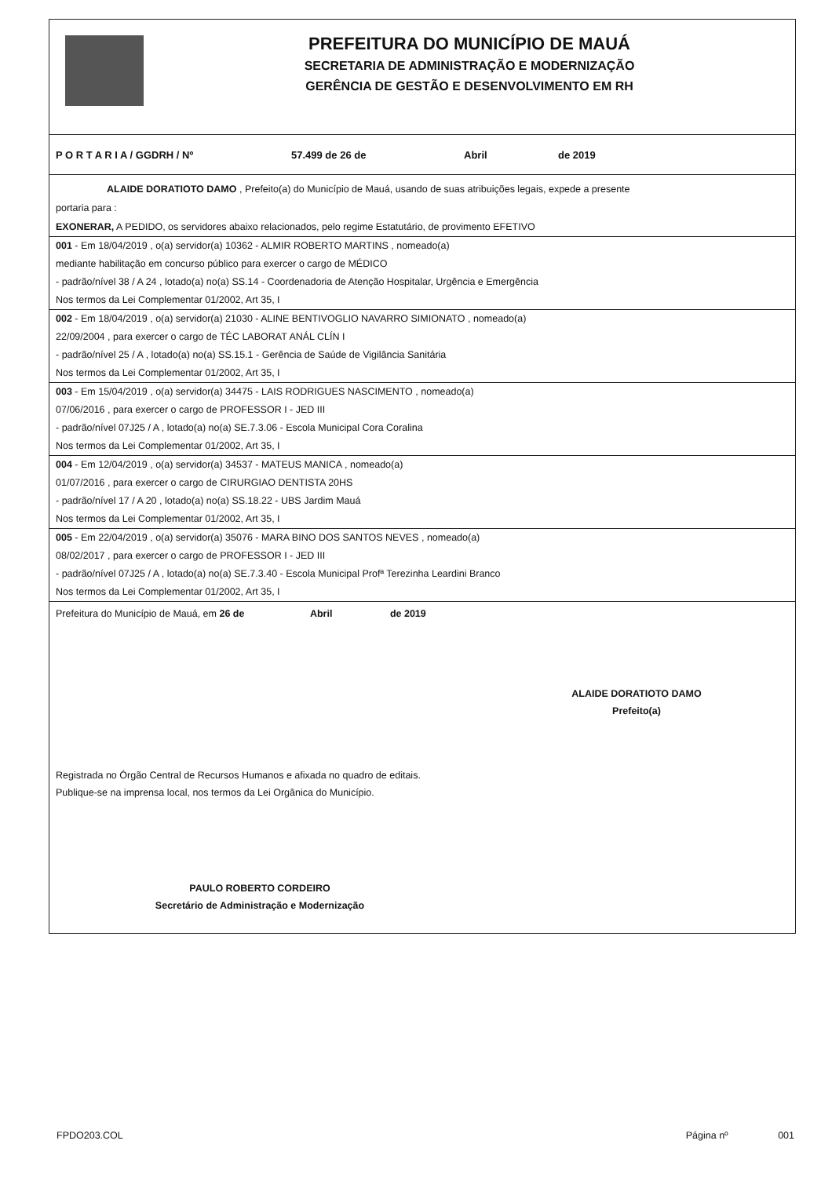PREFEITURA DO MUNICÍPIO DE MAUÁ
SECRETARIA DE ADMINISTRAÇÃO E MODERNIZAÇÃO
GERÊNCIA DE GESTÃO E DESENVOLVIMENTO EM RH
P O R T A R I A / GGDRH / Nº 57.499 de 26 de Abril de 2019
ALAIDE DORATIOTO DAMO , Prefeito(a) do Município de Mauá, usando de suas atribuições legais, expede a presente
portaria para :
EXONERAR, A PEDIDO, os servidores abaixo relacionados, pelo regime Estatutário, de provimento EFETIVO
001 - Em 18/04/2019 , o(a) servidor(a) 10362 - ALMIR ROBERTO MARTINS , nomeado(a)
mediante habilitação em concurso público para exercer o cargo de MÉDICO
- padrão/nível 38 / A 24 , lotado(a) no(a) SS.14 - Coordenadoria de Atenção Hospitalar, Urgência e Emergência
Nos termos da Lei Complementar 01/2002, Art 35, I
002 - Em 18/04/2019 , o(a) servidor(a) 21030 - ALINE BENTIVOGLIO NAVARRO SIMIONATO , nomeado(a)
22/09/2004 , para exercer o cargo de TÉC LABORAT ANÁL CLÍN I
- padrão/nível 25 / A , lotado(a) no(a) SS.15.1 - Gerência de Saúde de Vigilância Sanitária
Nos termos da Lei Complementar 01/2002, Art 35, I
003 - Em 15/04/2019 , o(a) servidor(a) 34475 - LAIS RODRIGUES NASCIMENTO , nomeado(a)
07/06/2016 , para exercer o cargo de PROFESSOR I - JED III
- padrão/nível 07J25 / A , lotado(a) no(a) SE.7.3.06 - Escola Municipal Cora Coralina
Nos termos da Lei Complementar 01/2002, Art 35, I
004 - Em 12/04/2019 , o(a) servidor(a) 34537 - MATEUS MANICA , nomeado(a)
01/07/2016 , para exercer o cargo de CIRURGIAO DENTISTA 20HS
- padrão/nível 17 / A 20 , lotado(a) no(a) SS.18.22 - UBS Jardim Mauá
Nos termos da Lei Complementar 01/2002, Art 35, I
005 - Em 22/04/2019 , o(a) servidor(a) 35076 - MARA BINO DOS SANTOS NEVES , nomeado(a)
08/02/2017 , para exercer o cargo de PROFESSOR I - JED III
- padrão/nível 07J25 / A , lotado(a) no(a) SE.7.3.40 - Escola Municipal Profª Terezinha Leardini Branco
Nos termos da Lei Complementar 01/2002, Art 35, I
Prefeitura do Município de Mauá, em 26 de Abril de 2019
ALAIDE DORATIOTO DAMO
Prefeito(a)
Registrada no Órgão Central de Recursos Humanos e afixada no quadro de editais.
Publique-se na imprensa local, nos termos da Lei Orgânica do Município.
PAULO ROBERTO CORDEIRO
Secretário de Administração e Modernização
FPDO203.COL Página nº 001